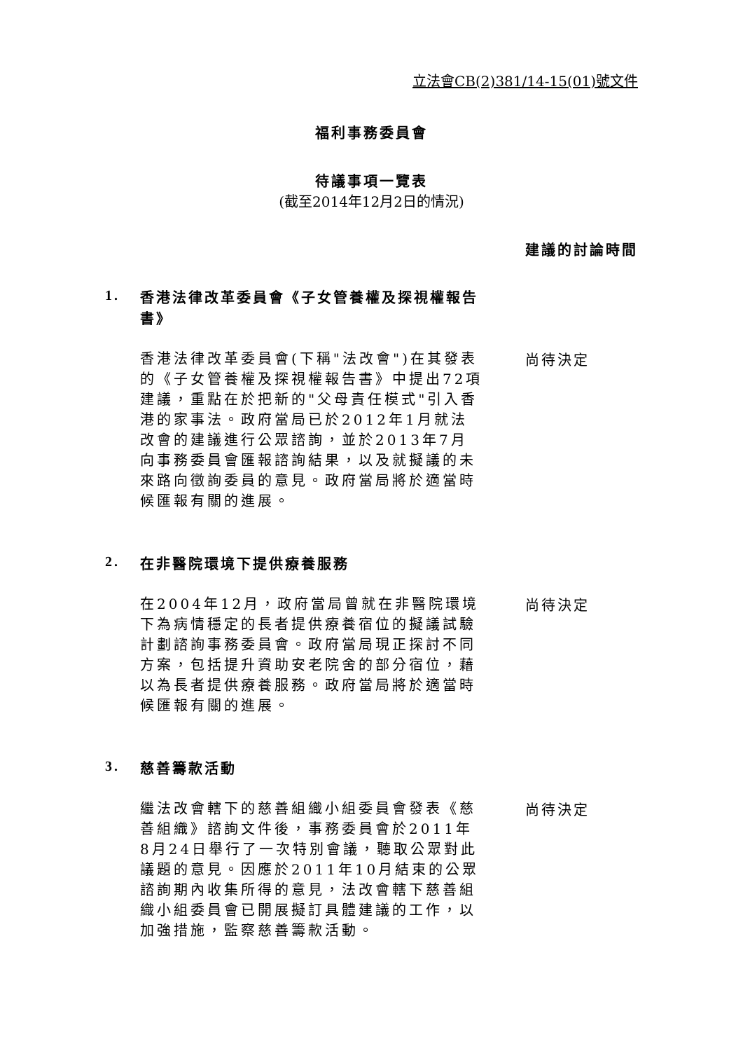立法會CB(2)381/14-15(01)號文件
福利事務委員會
待議事項一覽表
(截至2014年12月2日的情況)
建議的討論時間
1. 香港法律改革委員會《子女管養權及探視權報告書》
香港法律改革委員會(下稱"法改會")在其發表的《子女管養權及探視權報告書》中提出72項建議，重點在於把新的"父母責任模式"引入香港的家事法。政府當局已於2012年1月就法改會的建議進行公眾諮詢，並於2013年7月向事務委員會匯報諮詢結果，以及就擬議的未來路向徵詢委員的意見。政府當局將於適當時候匯報有關的進展。
尚待決定
2. 在非醫院環境下提供療養服務
在2004年12月，政府當局曾就在非醫院環境下為病情穩定的長者提供療養宿位的擬議試驗計劃諮詢事務委員會。政府當局現正探討不同方案，包括提升資助安老院舍的部分宿位，藉以為長者提供療養服務。政府當局將於適當時候匯報有關的進展。
尚待決定
3. 慈善籌款活動
繼法改會轄下的慈善組織小組委員會發表《慈善組織》諮詢文件後，事務委員會於2011年8月24日舉行了一次特別會議，聽取公眾對此議題的意見。因應於2011年10月結束的公眾諮詢期內收集所得的意見，法改會轄下慈善組織小組委員會已開展擬訂具體建議的工作，以加強措施，監察慈善籌款活動。
尚待決定